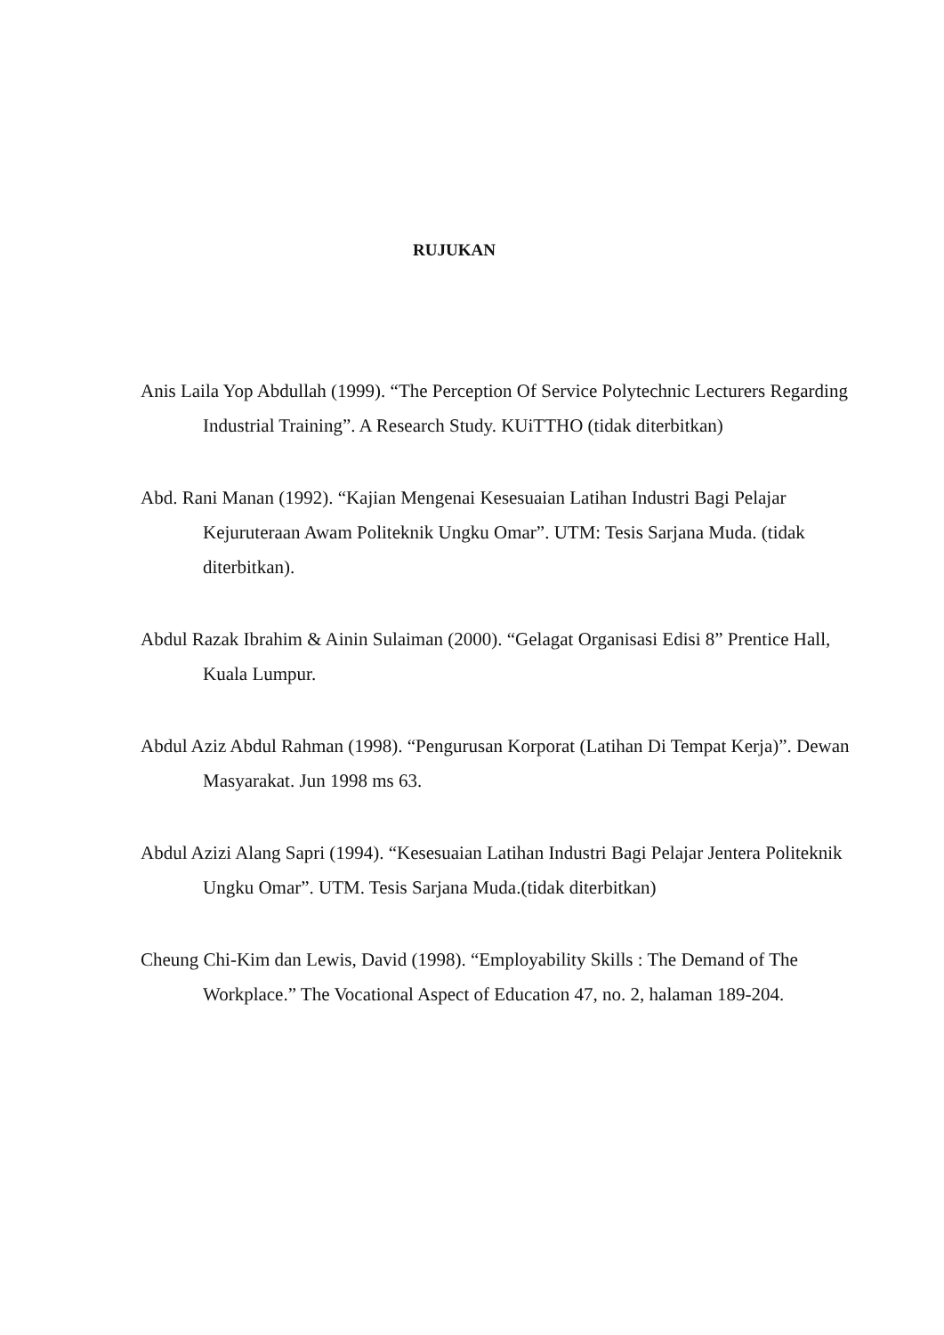RUJUKAN
Anis Laila Yop Abdullah (1999). “The Perception Of Service Polytechnic Lecturers Regarding Industrial Training”. A Research Study. KUiTTHO (tidak diterbitkan)
Abd. Rani Manan (1992). “Kajian Mengenai Kesesuaian Latihan Industri Bagi Pelajar Kejuruteraan Awam Politeknik Ungku Omar”. UTM: Tesis Sarjana Muda. (tidak diterbitkan).
Abdul Razak Ibrahim & Ainin Sulaiman (2000). “Gelagat Organisasi Edisi 8” Prentice Hall, Kuala Lumpur.
Abdul Aziz Abdul Rahman (1998). “Pengurusan Korporat (Latihan Di Tempat Kerja)”. Dewan Masyarakat. Jun 1998 ms 63.
Abdul Azizi Alang Sapri (1994). “Kesesuaian Latihan Industri Bagi Pelajar Jentera Politeknik Ungku Omar”. UTM. Tesis Sarjana Muda.(tidak diterbitkan)
Cheung Chi-Kim dan Lewis, David (1998). “Employability Skills : The Demand of The Workplace.” The Vocational Aspect of Education 47, no. 2, halaman 189-204.